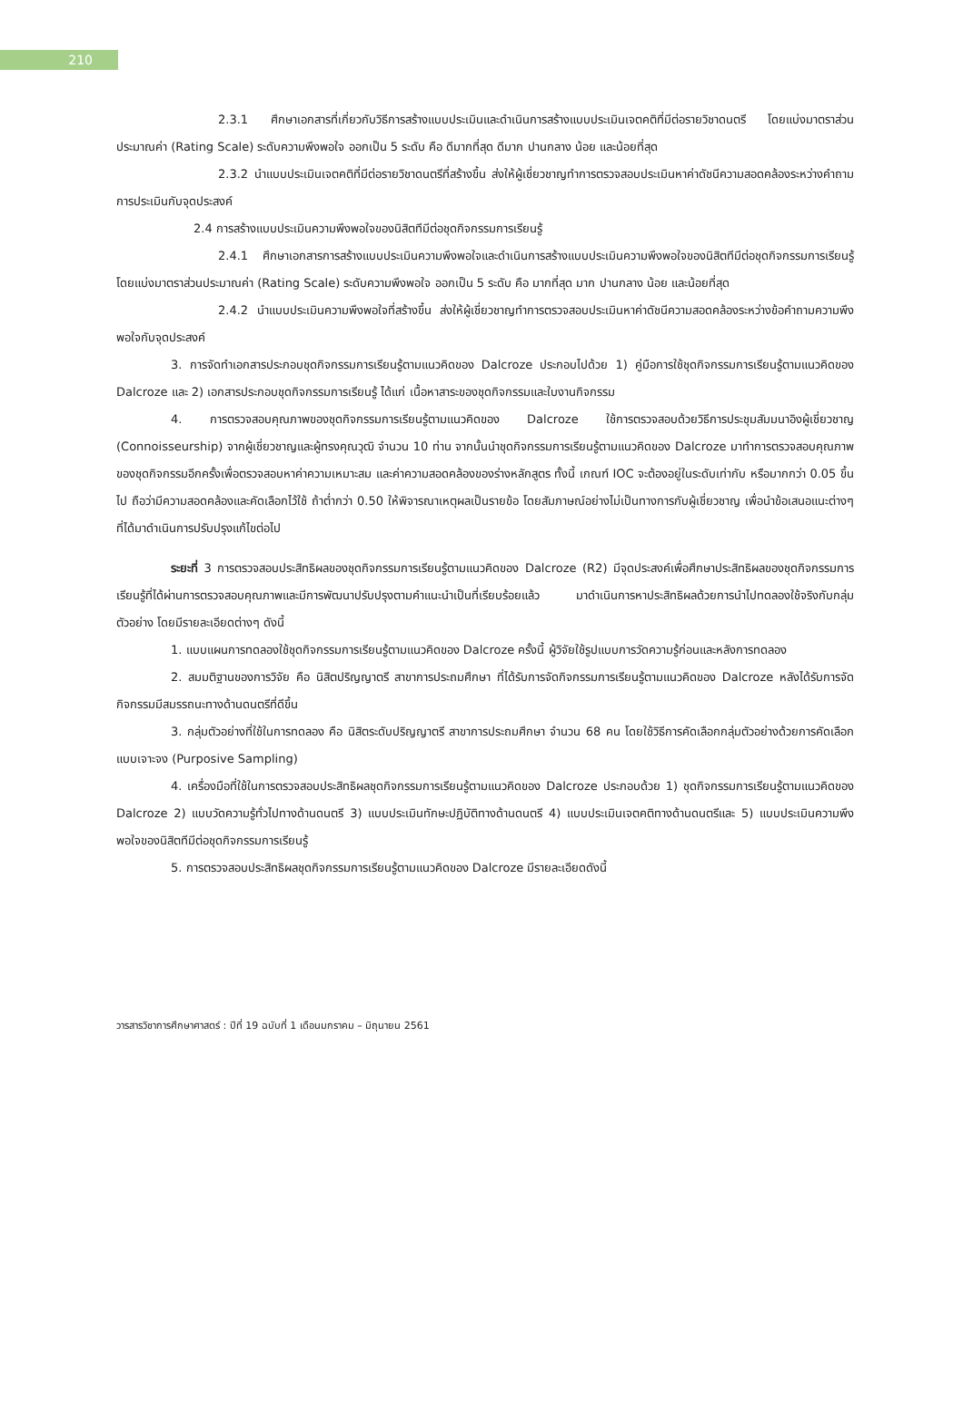210
2.3.1 ศึกษาเอกสารที่เกี่ยวกับวิธีการสร้างแบบประเมินและดำเนินการสร้างแบบประเมินเจตคติที่มีต่อรายวิชาดนตรี โดยแบ่งมาตราส่วนประมาณค่า (Rating Scale) ระดับความพึงพอใจ ออกเป็น 5 ระดับ คือ ดีมากที่สุด ดีมาก ปานกลาง น้อย และน้อยที่สุด
2.3.2 นำแบบประเมินเจตคติที่มีต่อรายวิชาดนตรีที่สร้างขึ้น ส่งให้ผู้เชี่ยวชาญทำการตรวจสอบประเมินหาค่าดัชนีความสอดคล้องระหว่างคำถามการประเมินกับจุดประสงค์
2.4 การสร้างแบบประเมินความพึงพอใจของนิสิตทีมีต่อชุดกิจกรรมการเรียนรู้
2.4.1 ศึกษาเอกสารการสร้างแบบประเมินความพึงพอใจและดำเนินการสร้างแบบประเมินความพึงพอใจของนิสิตทีมีต่อชุดกิจกรรมการเรียนรู้ โดยแบ่งมาตราส่วนประมาณค่า (Rating Scale) ระดับความพึงพอใจ ออกเป็น 5 ระดับ คือ มากที่สุด มาก ปานกลาง น้อย และน้อยที่สุด
2.4.2 นำแบบประเมินความพึงพอใจที่สร้างขึ้น ส่งให้ผู้เชี่ยวชาญทำการตรวจสอบประเมินหาค่าดัชนีความสอดคล้องระหว่างข้อคำถามความพึงพอใจกับจุดประสงค์
3. การจัดทำเอกสารประกอบชุดกิจกรรมการเรียนรู้ตามแนวคิดของ Dalcroze ประกอบไปด้วย 1) คู่มือการใช้ชุดกิจกรรมการเรียนรู้ตามแนวคิดของ Dalcroze และ 2) เอกสารประกอบชุดกิจกรรมการเรียนรู้ ได้แก่ เนื้อหาสาระของชุดกิจกรรมและใบงานกิจกรรม
4. การตรวจสอบคุณภาพของชุดกิจกรรมการเรียนรู้ตามแนวคิดของ Dalcroze ใช้การตรวจสอบด้วยวิธีการประชุมสัมมนาอิงผู้เชี่ยวชาญ (Connoisseurship) จากผู้เชี่ยวชาญและผู้ทรงคุณวุฒิ จำนวน 10 ท่าน จากนั้นนำชุดกิจกรรมการเรียนรู้ตามแนวคิดของ Dalcroze มาทำการตรวจสอบคุณภาพของชุดกิจกรรมอีกครั้งเพื่อตรวจสอบหาค่าความเหมาะสม และค่าความสอดคล้องของร่างหลักสูตร ทั้งนี้ เกณฑ์ IOC จะต้องอยู่ในระดับเท่ากับ หรือมากกว่า 0.05 ขึ้นไป ถือว่ามีความสอดคล้องและคัดเลือกไว้ใช้ ถ้าต่ำกว่า 0.50 ให้พิจารณาเหตุผลเป็นรายข้อ โดยสัมภาษณ์อย่างไม่เป็นทางการกับผู้เชี่ยวชาญ เพื่อนำข้อเสนอแนะต่างๆ ที่ได้มาดำเนินการปรับปรุงแก้ไขต่อไป
ระยะที่ 3 การตรวจสอบประสิทธิผลของชุดกิจกรรมการเรียนรู้ตามแนวคิดของ Dalcroze (R2) มีจุดประสงค์เพื่อศึกษาประสิทธิผลของชุดกิจกรรมการเรียนรู้ที่ได้ผ่านการตรวจสอบคุณภาพและมีการพัฒนาปรับปรุงตามคำแนะนำเป็นที่เรียบร้อยแล้ว มาดำเนินการหาประสิทธิผลด้วยการนำไปทดลองใช้จริงกับกลุ่มตัวอย่าง โดยมีรายละเอียดต่างๆ ดังนี้
1. แบบแผนการทดลองใช้ชุดกิจกรรมการเรียนรู้ตามแนวคิดของ Dalcroze ครั้งนี้ ผู้วิจัยใช้รูปแบบการวัดความรู้ก่อนและหลังการทดลอง
2. สมมติฐานของการวิจัย คือ นิสิตปริญญาตรี สาขาการประถมศึกษา ที่ได้รับการจัดกิจกรรมการเรียนรู้ตามแนวคิดของ Dalcroze หลังได้รับการจัดกิจกรรมมีสมรรถนะทางด้านดนตรีที่ดีขึ้น
3. กลุ่มตัวอย่างที่ใช้ในการทดลอง คือ นิสิตระดับปริญญาตรี สาขาการประถมศึกษา จำนวน 68 คน โดยใช้วิธีการคัดเลือกกลุ่มตัวอย่างด้วยการคัดเลือกแบบเจาะจง (Purposive Sampling)
4. เครื่องมือที่ใช้ในการตรวจสอบประสิทธิผลชุดกิจกรรมการเรียนรู้ตามแนวคิดของ Dalcroze ประกอบด้วย 1) ชุดกิจกรรมการเรียนรู้ตามแนวคิดของ Dalcroze 2) แบบวัดความรู้ทั่วไปทางด้านดนตรี 3) แบบประเมินทักษะปฏิบัติทางด้านดนตรี 4) แบบประเมินเจตคติทางด้านดนตรีและ 5) แบบประเมินความพึงพอใจของนิสิตทีมีต่อชุดกิจกรรมการเรียนรู้
5. การตรวจสอบประสิทธิผลชุดกิจกรรมการเรียนรู้ตามแนวคิดของ Dalcroze มีรายละเอียดดังนี้
วารสารวิชาการศึกษาศาสตร์ : ปีที่ 19 ฉบับที่ 1 เดือนมกราคม – มิถุนายน 2561